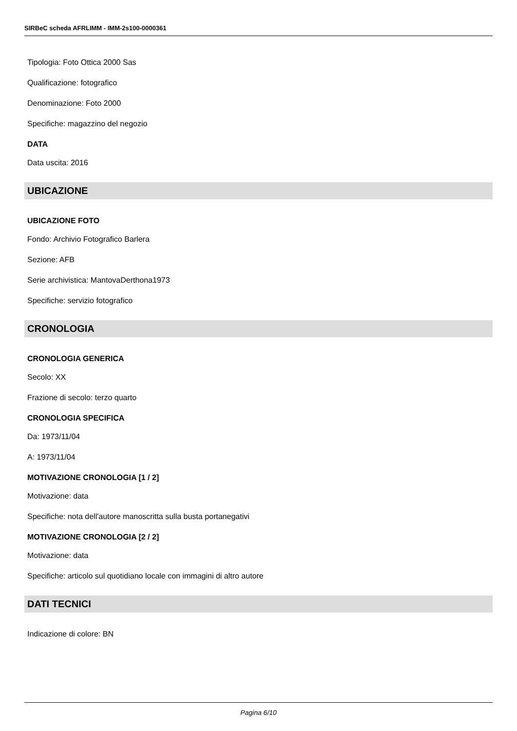SIRBeC scheda AFRLIMM - IMM-2s100-0000361
Tipologia: Foto Ottica 2000 Sas
Qualificazione: fotografico
Denominazione: Foto 2000
Specifiche: magazzino del negozio
DATA
Data uscita: 2016
UBICAZIONE
UBICAZIONE FOTO
Fondo: Archivio Fotografico Barlera
Sezione: AFB
Serie archivistica: MantovaDerthona1973
Specifiche: servizio fotografico
CRONOLOGIA
CRONOLOGIA GENERICA
Secolo: XX
Frazione di secolo: terzo quarto
CRONOLOGIA SPECIFICA
Da: 1973/11/04
A: 1973/11/04
MOTIVAZIONE CRONOLOGIA [1 / 2]
Motivazione: data
Specifiche: nota dell'autore manoscritta sulla busta portanegativi
MOTIVAZIONE CRONOLOGIA [2 / 2]
Motivazione: data
Specifiche: articolo sul quotidiano locale con immagini di altro autore
DATI TECNICI
Indicazione di colore: BN
Pagina 6/10